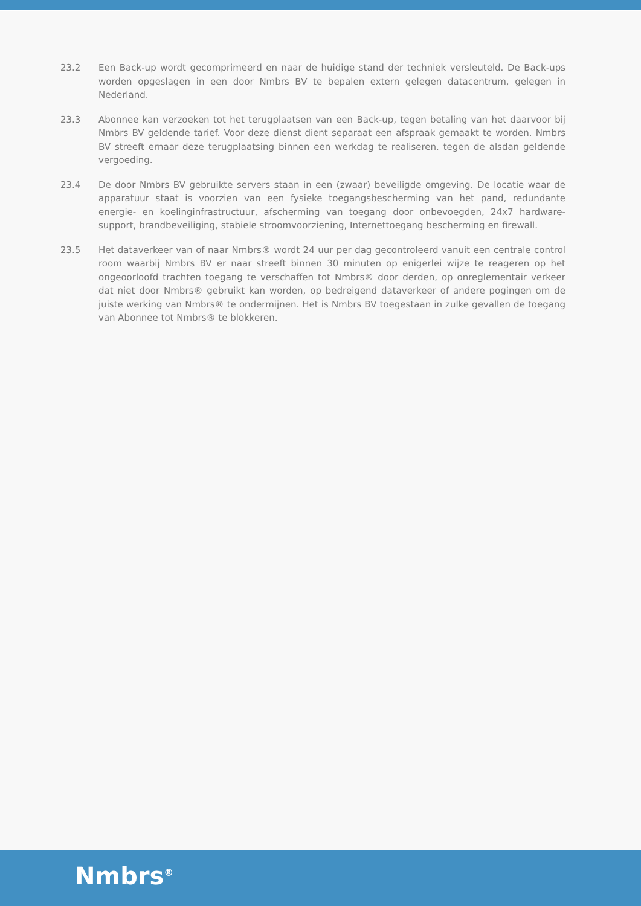23.2 Een Back-up wordt gecomprimeerd en naar de huidige stand der techniek versleuteld. De Back-ups worden opgeslagen in een door Nmbrs BV te bepalen extern gelegen datacentrum, gelegen in Nederland.
23.3 Abonnee kan verzoeken tot het terugplaatsen van een Back-up, tegen betaling van het daarvoor bij Nmbrs BV geldende tarief. Voor deze dienst dient separaat een afspraak gemaakt te worden. Nmbrs BV streeft ernaar deze terugplaatsing binnen een werkdag te realiseren. tegen de alsdan geldende vergoeding.
23.4 De door Nmbrs BV gebruikte servers staan in een (zwaar) beveiligde omgeving. De locatie waar de apparatuur staat is voorzien van een fysieke toegangsbescherming van het pand, redundante energie- en koelinginfrastructuur, afscherming van toegang door onbevoegden, 24x7 hardware-support, brandbeveiliging, stabiele stroomvoorziening, Internettoegang bescherming en firewall.
23.5 Het dataverkeer van of naar Nmbrs® wordt 24 uur per dag gecontroleerd vanuit een centrale control room waarbij Nmbrs BV er naar streeft binnen 30 minuten op enigerlei wijze te reageren op het ongeoorloofd trachten toegang te verschaffen tot Nmbrs® door derden, op onreglementair verkeer dat niet door Nmbrs® gebruikt kan worden, op bedreigend dataverkeer of andere pogingen om de juiste werking van Nmbrs® te ondermijnen. Het is Nmbrs BV toegestaan in zulke gevallen de toegang van Abonnee tot Nmbrs® te blokkeren.
Nmbrs<sup>®</sup>